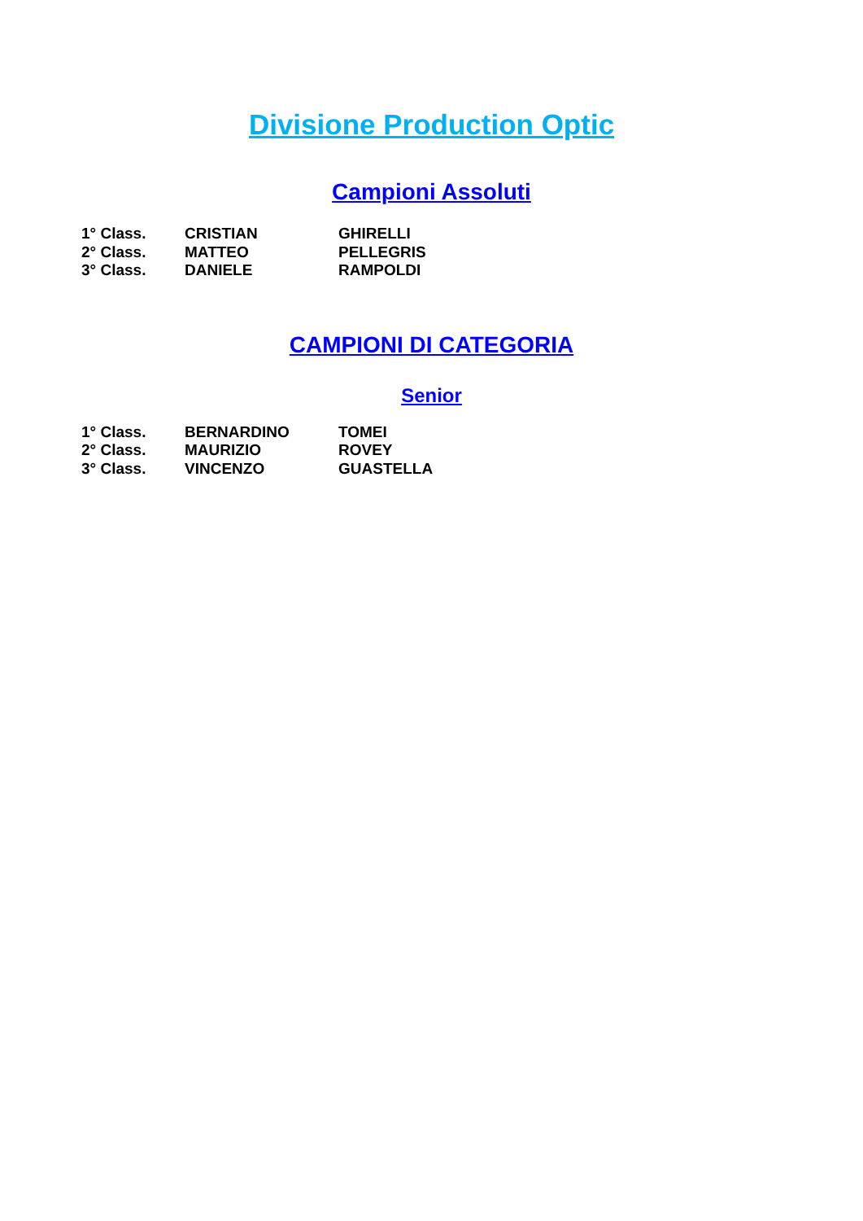Divisione Production Optic
Campioni Assoluti
| 1° Class. | CRISTIAN | GHIRELLI |
| 2° Class. | MATTEO | PELLEGRIS |
| 3° Class. | DANIELE | RAMPOLDI |
CAMPIONI DI CATEGORIA
Senior
| 1° Class. | BERNARDINO | TOMEI |
| 2° Class. | MAURIZIO | ROVEY |
| 3° Class. | VINCENZO | GUASTELLA |